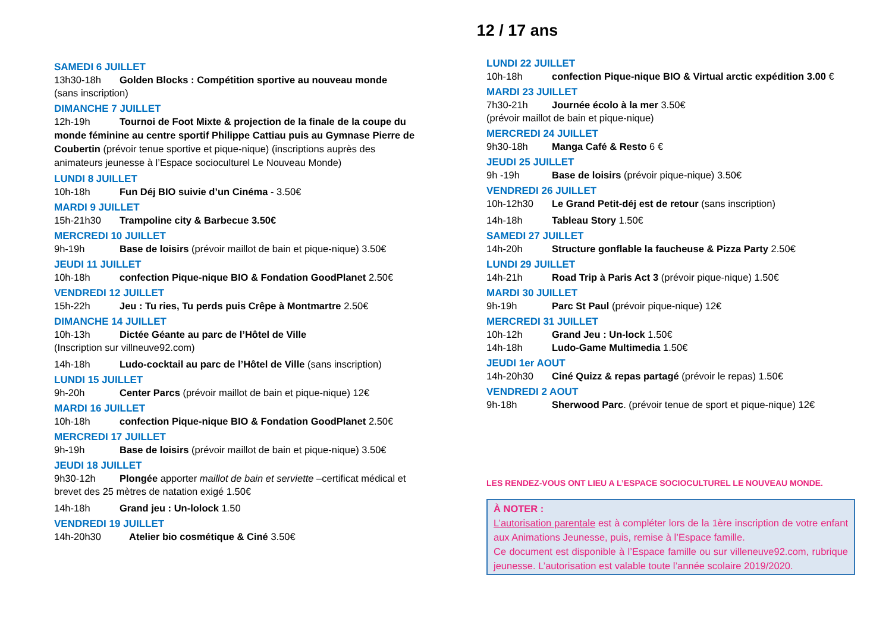12 / 17 ans
SAMEDI 6 JUILLET
13h30-18h Golden Blocks : Compétition sportive au nouveau monde
(sans inscription)
DIMANCHE 7 JUILLET
12h-19h Tournoi de Foot Mixte & projection de la finale de la coupe du monde féminine au centre sportif Philippe Cattiau puis au Gymnase Pierre de Coubertin (prévoir tenue sportive et pique-nique) (inscriptions auprès des animateurs jeunesse à l’Espace socioculturel Le Nouveau Monde)
LUNDI 8 JUILLET
10h-18h Fun Déj BIO suivie d’un Cinéma - 3.50€
MARDI 9 JUILLET
15h-21h30 Trampoline city & Barbecue 3.50€
MERCREDI 10 JUILLET
9h-19h Base de loisirs (prévoir maillot de bain et pique-nique) 3.50€
JEUDI 11 JUILLET
10h-18h confection Pique-nique BIO & Fondation GoodPlanet 2.50€
VENDREDI 12 JUILLET
15h-22h Jeu : Tu ries, Tu perds puis Crêpe à Montmartre 2.50€
DIMANCHE 14 JUILLET
10h-13h Dictée Géante au parc de l’Hôtel de Ville
(Inscription sur villneuve92.com)
14h-18h Ludo-cocktail au parc de l’Hôtel de Ville (sans inscription)
LUNDI 15 JUILLET
9h-20h Center Parcs (prévoir maillot de bain et pique-nique) 12€
MARDI 16 JUILLET
10h-18h confection Pique-nique BIO & Fondation GoodPlanet 2.50€
MERCREDI 17 JUILLET
9h-19h Base de loisirs (prévoir maillot de bain et pique-nique) 3.50€
JEUDI 18 JUILLET
9h30-12h Plongée apporter maillot de bain et serviette –certificat médical et brevet des 25 mètres de natation exigé 1.50€
14h-18h Grand jeu : Un-lolock 1.50
VENDREDI 19 JUILLET
14h-20h30 Atelier bio cosmétique & Ciné 3.50€
LUNDI 22 JUILLET
10h-18h confection Pique-nique BIO & Virtual arctic expédition 3.00 €
MARDI 23 JUILLET
7h30-21h Journée écolo à la mer 3.50€
(prévoir maillot de bain et pique-nique)
MERCREDI 24 JUILLET
9h30-18h Manga Café & Resto 6 €
JEUDI 25 JUILLET
9h -19h Base de loisirs (prévoir pique-nique) 3.50€
VENDREDI 26 JUILLET
10h-12h30 Le Grand Petit-déj est de retour (sans inscription)
14h-18h Tableau Story 1.50€
SAMEDI 27 JUILLET
14h-20h Structure gonflable la faucheuse & Pizza Party 2.50€
LUNDI 29 JUILLET
14h-21h Road Trip à Paris Act 3 (prévoir pique-nique) 1.50€
MARDI 30 JUILLET
9h-19h Parc St Paul (prévoir pique-nique) 12€
MERCREDI 31 JUILLET
10h-12h Grand Jeu : Un-lock 1.50€
14h-18h Ludo-Game Multimedia 1.50€
JEUDI 1er AOUT
14h-20h30 Ciné Quizz & repas partagé (prévoir le repas) 1.50€
VENDREDI 2 AOUT
9h-18h Sherwood Parc. (prévoir tenue de sport et pique-nique) 12€
LES RENDEZ-VOUS ONT LIEU A L’ESPACE SOCIOCULTUREL LE NOUVEAU MONDE.
À NOTER :
L’autorisation parentale est à compléter lors de la 1ère inscription de votre enfant aux Animations Jeunesse, puis, remise à l’Espace famille.
Ce document est disponible à l’Espace famille ou sur villeneuve92.com, rubrique jeunesse. L’autorisation est valable toute l’année scolaire 2019/2020.